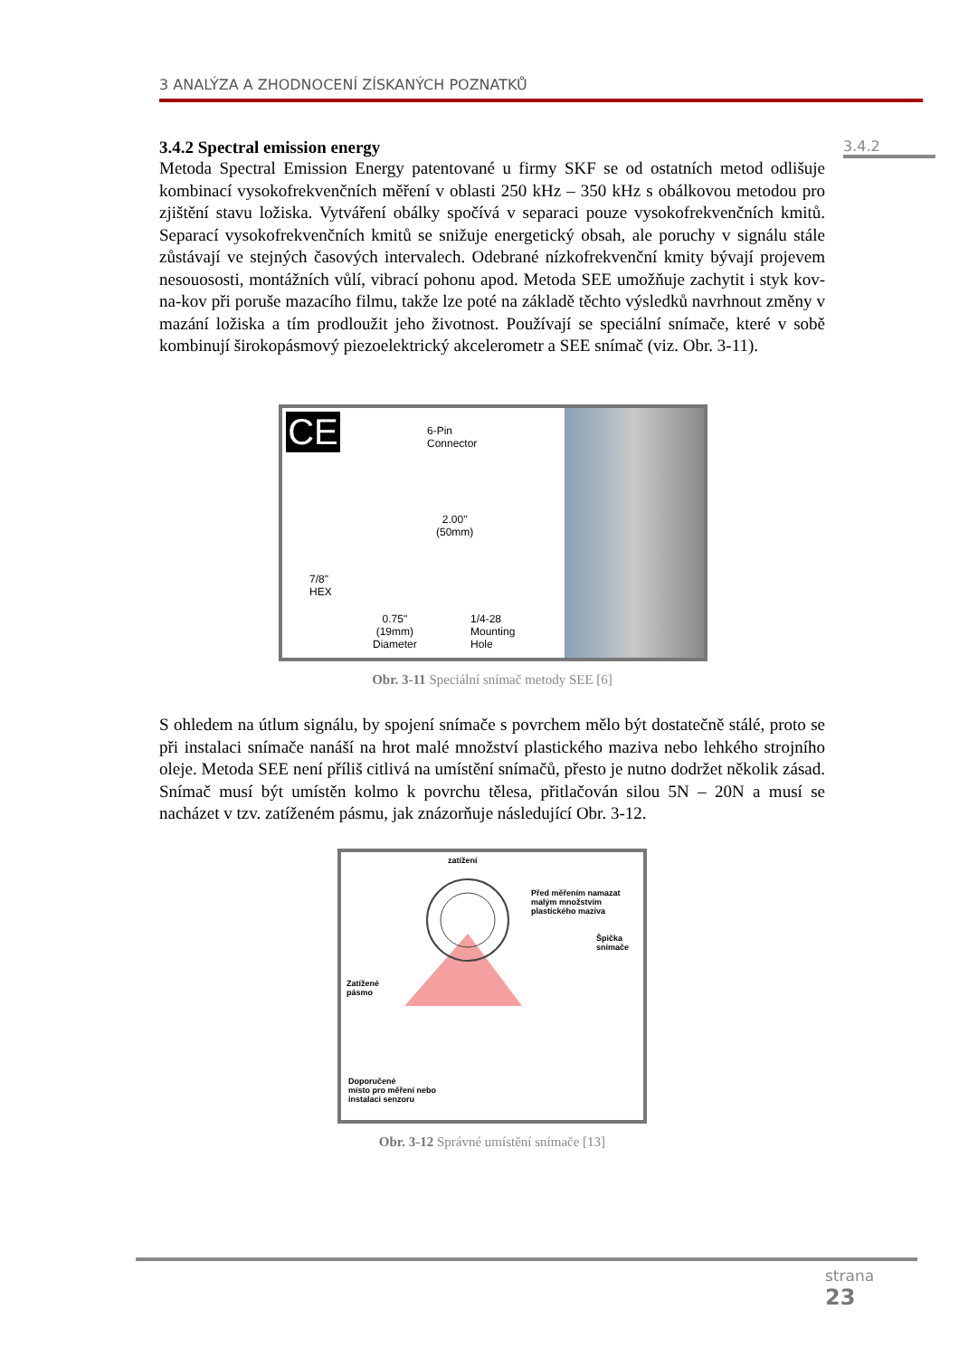3 ANALÝZA A ZHODNOCENÍ ZÍSKANÝCH POZNATKŮ
3.4.2
3.4.2 Spectral emission energy
Metoda Spectral Emission Energy patentované u firmy SKF se od ostatních metod odlišuje kombinací vysokofrekvenčních měření v oblasti 250 kHz – 350 kHz s obálkovou metodou pro zjištění stavu ložiska. Vytváření obálky spočívá v separaci pouze vysokofrekvenčních kmitů. Separací vysokofrekvenčních kmitů se snižuje energetický obsah, ale poruchy v signálu stále zůstávají ve stejných časových intervalech. Odebrané nízkofrekvenční kmity bývají projevem nesouososti, montážních vůlí, vibrací pohonu apod. Metoda SEE umožňuje zachytit i styk kov-na-kov při poruše mazacího filmu, takže lze poté na základě těchto výsledků navrhnout změny v mazání ložiska a tím prodloužit jeho životnost. Používají se speciální snímače, které v sobě kombinují širokopásmový piezoelektrický akcelerometr a SEE snímač (viz. Obr. 3-11).
CE
6-Pin
Connector
2.00"
(50mm)
7/8"
HEX
0.75"
(19mm)
Diameter
1/4-28
Mounting
Hole
Obr. 3-11 Speciální snímač metody SEE [6]
S ohledem na útlum signálu, by spojení snímače s povrchem mělo být dostatečně stálé, proto se při instalaci snímače nanáší na hrot malé množství plastického maziva nebo lehkého strojního oleje. Metoda SEE není příliš citlivá na umístění snímačů, přesto je nutno dodržet několik zásad. Snímač musí být umístěn kolmo k povrchu tělesa, přitlačován silou 5N – 20N a musí se nacházet v tzv. zatíženém pásmu, jak znázorňuje následující Obr. 3-12.
zatížení
Před měřením namazat
malým množstvím
plastického maziva
Špička
snímače
Zatížené
pásmo
Doporučené
místo pro měření nebo
instalaci senzoru
Obr. 3-12 Správné umístění snímače [13]
strana
23